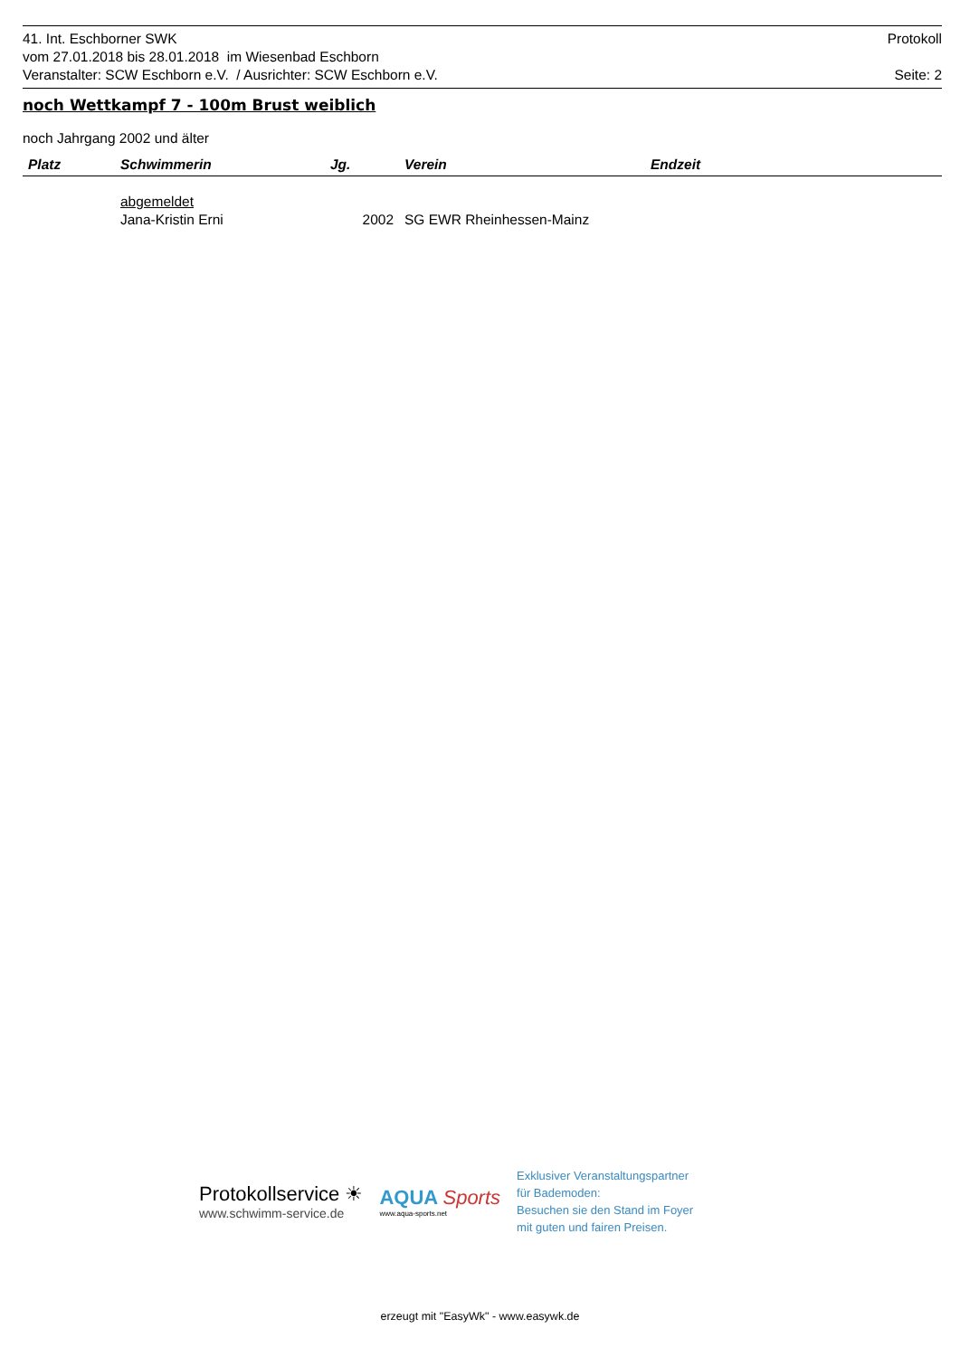41. Int. Eschborner SWK Protokoll
vom 27.01.2018 bis 28.01.2018 im Wiesenbad Eschborn
Veranstalter: SCW Eschborn e.V. / Ausrichter: SCW Eschborn e.V. Seite: 2
noch Wettkampf 7 - 100m Brust weiblich
noch Jahrgang 2002 und älter
| Platz | Schwimmerin | Jg. | Verein | Endzeit |
| --- | --- | --- | --- | --- |
| | abgemeldet | | | |
| | Jana-Kristin Erni | 2002 | SG EWR Rheinhessen-Mainz | |
Protokollservice ☀
www.schwimm-service.de
AQUA Sports
www.aqua-sports.net
Exklusiver Veranstaltungspartner
für Bademoden:
Besuchen sie den Stand im Foyer
mit guten und fairen Preisen.
erzeugt mit "EasyWk" - www.easywk.de